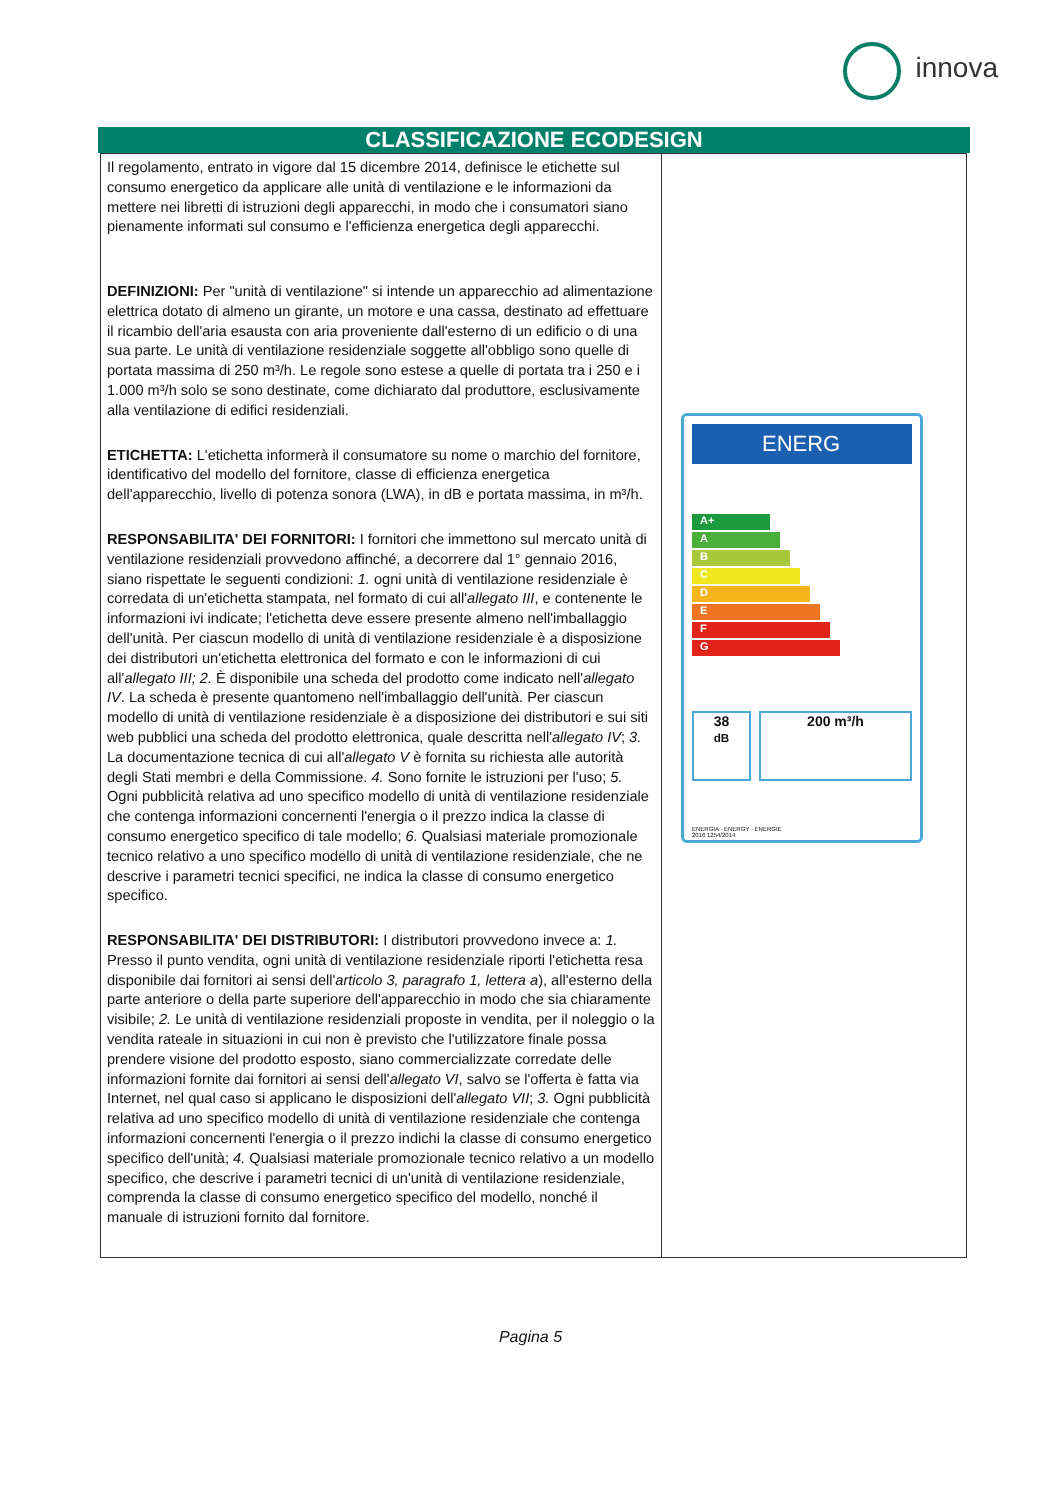innova
CLASSIFICAZIONE ECODESIGN
| Il regolamento, entrato in vigore dal 15 dicembre 2014, definisce le etichette sul consumo energetico da applicare alle unità di ventilazione e le informazioni da mettere nei libretti di istruzioni degli apparecchi, in modo che i consumatori siano pienamente informati sul consumo e l'efficienza energetica degli apparecchi. DEFINIZIONI: Per "unità di ventilazione" si intende un apparecchio ad alimentazione elettrica dotato di almeno un girante, un motore e una cassa, destinato ad effettuare il ricambio dell'aria esausta con aria proveniente dall'esterno di un edificio o di una sua parte. Le unità di ventilazione residenziale soggette all'obbligo sono quelle di portata massima di 250 m³/h. Le regole sono estese a quelle di portata tra i 250 e i 1.000 m³/h solo se sono destinate, come dichiarato dal produttore, esclusivamente alla ventilazione di edifici residenziali. ETICHETTA: L'etichetta informerà il consumatore su nome o marchio del fornitore, identificativo del modello del fornitore, classe di efficienza energetica dell'apparecchio, livello di potenza sonora (LWA), in dB e portata massima, in m³/h. RESPONSABILITA' DEI FORNITORI: I fornitori che immettono sul mercato unità di ventilazione residenziali provvedono affinché, a decorrere dal 1° gennaio 2016, siano rispettate le seguenti condizioni: 1. ogni unità di ventilazione residenziale è corredata di un'etichetta stampata, nel formato di cui all' allegato III , e contenente le informazioni ivi indicate; l'etichetta deve essere presente almeno nell'imballaggio dell'unità. Per ciascun modello di unità di ventilazione residenziale è a disposizione dei distributori un'etichetta elettronica del formato e con le informazioni di cui all' allegato III; 2. È disponibile una scheda del prodotto come indicato nell' allegato IV . La scheda è presente quantomeno nell'imballaggio dell'unità. Per ciascun modello di unità di ventilazione residenziale è a disposizione dei distributori e sui siti web pubblici una scheda del prodotto elettronica, quale descritta nell' allegato IV ; 3. La documentazione tecnica di cui all' allegato V è fornita su richiesta alle autorità degli Stati membri e della Commissione. 4. Sono fornite le istruzioni per l'uso; 5. Ogni pubblicità relativa ad uno specifico modello di unità di ventilazione residenziale che contenga informazioni concernenti l'energia o il prezzo indica la classe di consumo energetico specifico di tale modello; 6. Qualsiasi materiale promozionale tecnico relativo a uno specifico modello di unità di ventilazione residenziale, che ne descrive i parametri tecnici specifici, ne indica la classe di consumo energetico specifico. RESPONSABILITA' DEI DISTRIBUTORI: I distributori provvedono invece a: 1. Presso il punto vendita, ogni unità di ventilazione residenziale riporti l'etichetta resa disponibile dai fornitori ai sensi dell' articolo 3, paragrafo 1, lettera a ), all'esterno della parte anteriore o della parte superiore dell'apparecchio in modo che sia chiaramente visibile; 2. Le unità di ventilazione residenziali proposte in vendita, per il noleggio o la vendita rateale in situazioni in cui non è previsto che l'utilizzatore finale possa prendere visione del prodotto esposto, siano commercializzate corredate delle informazioni fornite dai fornitori ai sensi dell' allegato VI , salvo se l'offerta è fatta via Internet, nel qual caso si applicano le disposizioni dell' allegato VII ; 3. Ogni pubblicità relativa ad uno specifico modello di unità di ventilazione residenziale che contenga informazioni concernenti l'energia o il prezzo indichi la classe di consumo energetico specifico dell'unità; 4. Qualsiasi materiale promozionale tecnico relativo a un modello specifico, che descrive i parametri tecnici di un'unità di ventilazione residenziale, comprenda la classe di consumo energetico specifico del modello, nonché il manuale di istruzioni fornito dal fornitore. | ENERG A+ A B C D E F G 38 dB 200 m³/h ENERGIA · ENERGY · ENERGIE 2016 1254/2014 |
Pagina 5